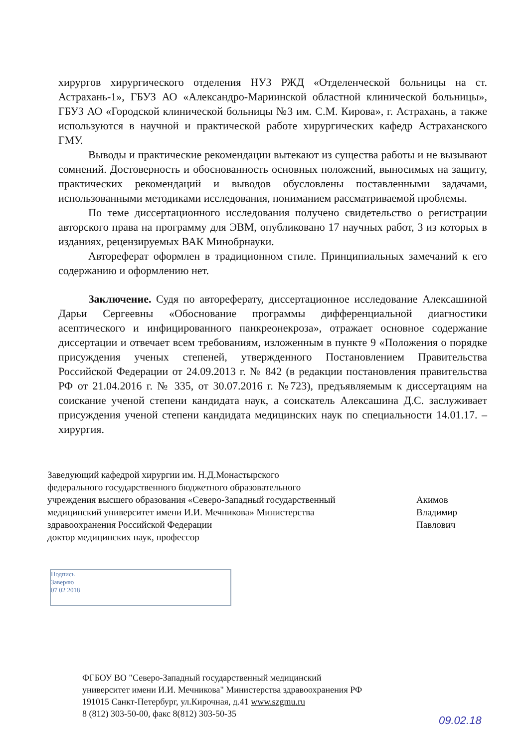хирургов хирургического отделения НУЗ РЖД «Отделенческой больницы на ст. Астрахань-1», ГБУЗ АО «Александро-Мариинской областной клинической больницы», ГБУЗ АО «Городской клинической больницы №3 им. С.М. Кирова», г. Астрахань, а также используются в научной и практической работе хирургических кафедр Астраханского ГМУ.
Выводы и практические рекомендации вытекают из существа работы и не вызывают сомнений. Достоверность и обоснованность основных положений, выносимых на защиту, практических рекомендаций и выводов обусловлены поставленными задачами, использованными методиками исследования, пониманием рассматриваемой проблемы.
По теме диссертационного исследования получено свидетельство о регистрации авторского права на программу для ЭВМ, опубликовано 17 научных работ, 3 из которых в изданиях, рецензируемых ВАК Минобрнауки.
Автореферат оформлен в традиционном стиле. Принципиальных замечаний к его содержанию и оформлению нет.
Заключение. Судя по автореферату, диссертационное исследование Алексашиной Дарьи Сергеевны «Обоснование программы дифференциальной диагностики асептического и инфицированного панкреонекроза», отражает основное содержание диссертации и отвечает всем требованиям, изложенным в пункте 9 «Положения о порядке присуждения ученых степеней, утвержденного Постановлением Правительства Российской Федерации от 24.09.2013 г. № 842 (в редакции постановления правительства РФ от 21.04.2016 г. № 335, от 30.07.2016 г. №723), предъявляемым к диссертациям на соискание ученой степени кандидата наук, а соискатель Алексашина Д.С. заслуживает присуждения ученой степени кандидата медицинских наук по специальности 14.01.17. – хирургия.
Заведующий кафедрой хирургии им. Н.Д.Монастырского
федерального государственного бюджетного образовательного
учреждения высшего образования «Северо-Западный государственный
медицинский университет имени И.И. Мечникова» Министерства
здравоохранения Российской Федерации
доктор медицинских наук, профессор
Акимов
Владимир
Павлович
Подпись
Заверяю
07 02 2018
ФГБОУ ВО "Северо-Западный государственный медицинский
университет имени И.И. Мечникова" Министерства здравоохранения РФ
191015 Санкт-Петербург, ул.Кирочная, д.41 www.szgmu.ru
8 (812) 303-50-00, факс 8(812) 303-50-35
09.02.18